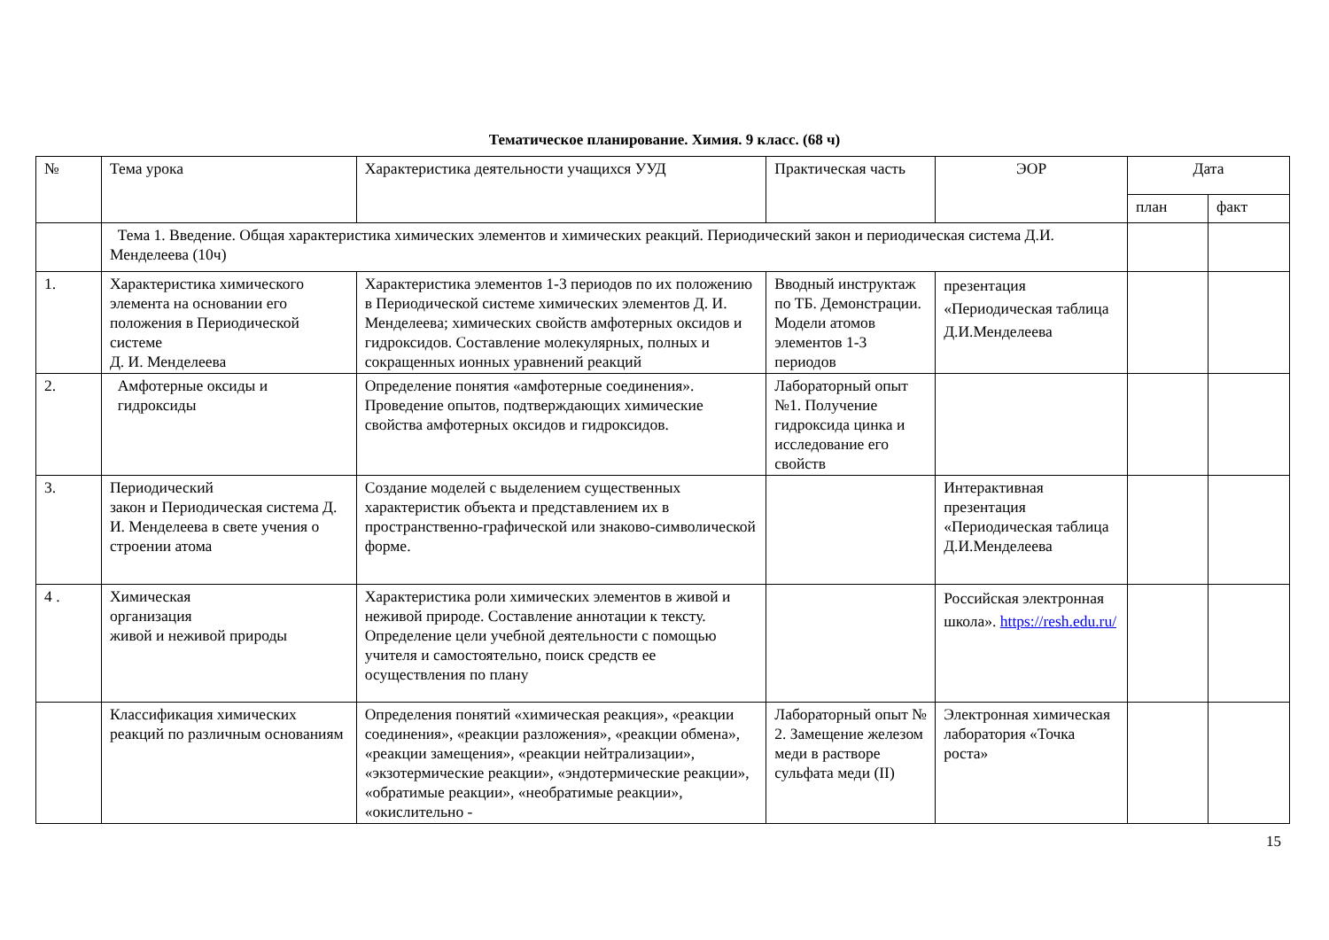Тематическое планирование. Химия. 9 класс. (68 ч)
| № | Тема урока | Характеристика деятельности учащихся УУД | Практическая часть | ЭОР | Дата | |
| --- | --- | --- | --- | --- | --- | --- |
| | | | | | план | факт |
| | Тема 1. Введение. Общая характеристика химических элементов и химических реакций. Периодический закон и периодическая система Д.И. Менделеева (10ч) | | | | | |
| 1. | Характеристика химического элемента на основании его положения в Периодической системе Д. И. Менделеева | Характеристика элементов 1-3 периодов по их положению в Периодической системе химических элементов Д. И. Менделеева; химических свойств амфотерных оксидов и гидроксидов. Составление молекулярных, полных и сокращенных ионных уравнений реакций | Вводный инструктаж по ТБ. Демонстрации. Модели атомов элементов 1-3 периодов | презентация «Периодическая таблица Д.И.Менделеева | | |
| 2. | Амфотерные оксиды и гидроксиды | Определение понятия «амфотерные соединения». Проведение опытов, подтверждающих химические свойства амфотерных оксидов и гидроксидов. | Лабораторный опыт №1. Получение гидроксида цинка и исследование его свойств | | | |
| 3. | Периодический закон и Периодическая система Д. И. Менделеева в свете учения о строении атома | Создание моделей с выделением существенных характеристик объекта и представлением их в пространственно-графической или знаково-символической форме. | | Интерактивная презентация «Периодическая таблица Д.И.Менделеева | | |
| 4 . | Химическая организация живой и неживой природы | Характеристика роли химических элементов в живой и неживой природе. Составление аннотации к тексту. Определение цели учебной деятельности с помощью учителя и самостоятельно, поиск средств ее осуществления по плану | | Российская электронная школа». https://resh.edu.ru/ | | |
| | Классификация химических реакций по различным основаниям | Определения понятий «химическая реакция», «реакции соединения», «реакции разложения», «реакции обмена», «реакции замещения», «реакции нейтрализации», «экзотермические реакции», «эндотермические реакции», «обратимые реакции», «необратимые реакции», «окислительно - | Лабораторный опыт № 2. Замещение железом меди в растворе сульфата меди (II) | Электронная химическая лаборатория «Точка роста» | | |
15